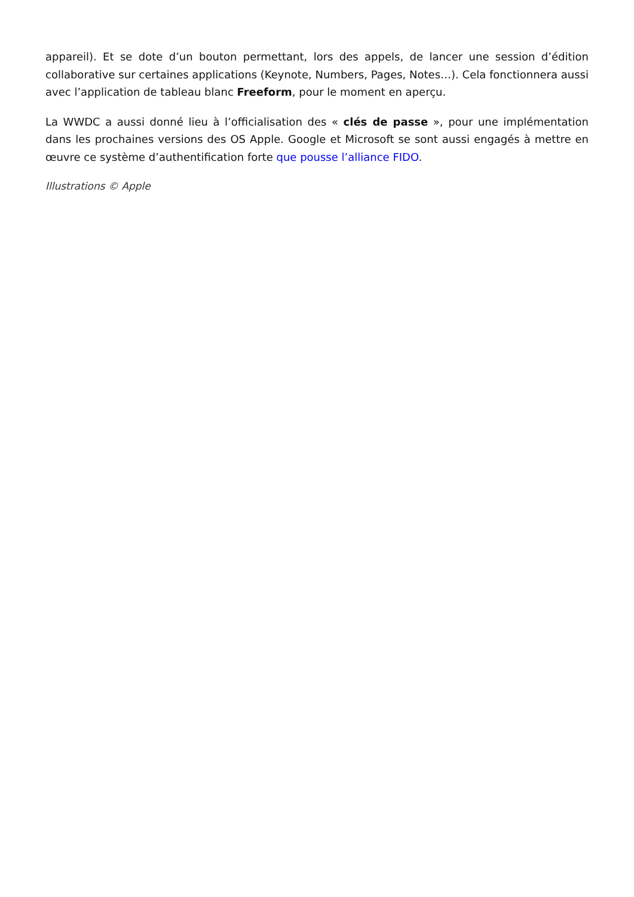appareil). Et se dote d’un bouton permettant, lors des appels, de lancer une session d’édition collaborative sur certaines applications (Keynote, Numbers, Pages, Notes…). Cela fonctionnera aussi avec l’application de tableau blanc Freeform, pour le moment en aperçu.
La WWDC a aussi donné lieu à l’officialisation des « clés de passe », pour une implémentation dans les prochaines versions des OS Apple. Google et Microsoft se sont aussi engagés à mettre en œuvre ce système d’authentification forte que pousse l’alliance FIDO.
Illustrations © Apple